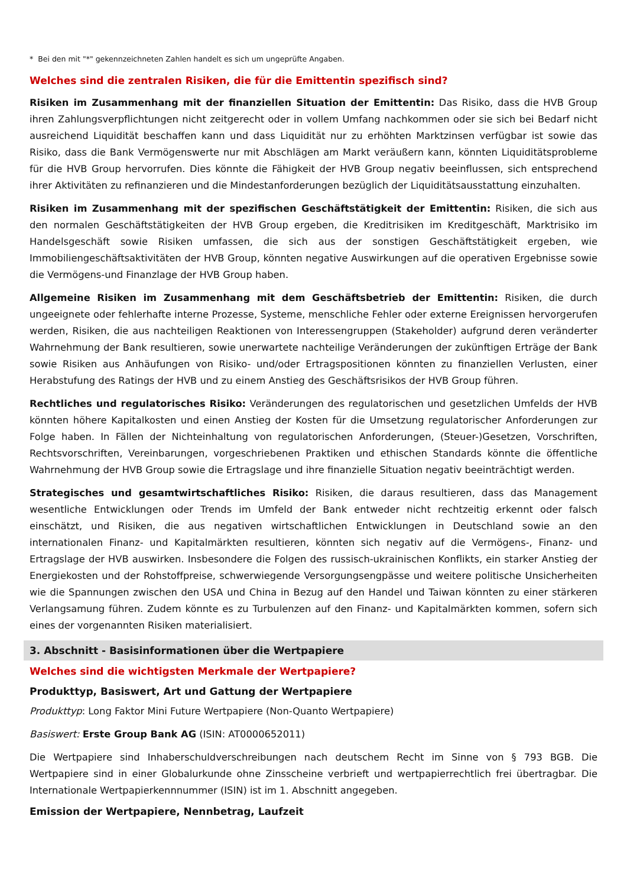* Bei den mit "*" gekennzeichneten Zahlen handelt es sich um ungeprüfte Angaben.
Welches sind die zentralen Risiken, die für die Emittentin spezifisch sind?
Risiken im Zusammenhang mit der finanziellen Situation der Emittentin: Das Risiko, dass die HVB Group ihren Zahlungsverpflichtungen nicht zeitgerecht oder in vollem Umfang nachkommen oder sie sich bei Bedarf nicht ausreichend Liquidität beschaffen kann und dass Liquidität nur zu erhöhten Marktzinsen verfügbar ist sowie das Risiko, dass die Bank Vermögenswerte nur mit Abschlägen am Markt veräußern kann, könnten Liquiditätsprobleme für die HVB Group hervorrufen. Dies könnte die Fähigkeit der HVB Group negativ beeinflussen, sich entsprechend ihrer Aktivitäten zu refinanzieren und die Mindestanforderungen bezüglich der Liquiditätsausstattung einzuhalten.
Risiken im Zusammenhang mit der spezifischen Geschäftstätigkeit der Emittentin: Risiken, die sich aus den normalen Geschäftstätigkeiten der HVB Group ergeben, die Kreditrisiken im Kreditgeschäft, Marktrisiko im Handelsgeschäft sowie Risiken umfassen, die sich aus der sonstigen Geschäftstätigkeit ergeben, wie Immobiliengeschäftsaktivitäten der HVB Group, könnten negative Auswirkungen auf die operativen Ergebnisse sowie die Vermögens-und Finanzlage der HVB Group haben.
Allgemeine Risiken im Zusammenhang mit dem Geschäftsbetrieb der Emittentin: Risiken, die durch ungeeignete oder fehlerhafte interne Prozesse, Systeme, menschliche Fehler oder externe Ereignissen hervorgerufen werden, Risiken, die aus nachteiligen Reaktionen von Interessengruppen (Stakeholder) aufgrund deren veränderter Wahrnehmung der Bank resultieren, sowie unerwartete nachteilige Veränderungen der zukünftigen Erträge der Bank sowie Risiken aus Anhäufungen von Risiko- und/oder Ertragspositionen könnten zu finanziellen Verlusten, einer Herabstufung des Ratings der HVB und zu einem Anstieg des Geschäftsrisikos der HVB Group führen.
Rechtliches und regulatorisches Risiko: Veränderungen des regulatorischen und gesetzlichen Umfelds der HVB könnten höhere Kapitalkosten und einen Anstieg der Kosten für die Umsetzung regulatorischer Anforderungen zur Folge haben. In Fällen der Nichteinhaltung von regulatorischen Anforderungen, (Steuer-)Gesetzen, Vorschriften, Rechtsvorschriften, Vereinbarungen, vorgeschriebenen Praktiken und ethischen Standards könnte die öffentliche Wahrnehmung der HVB Group sowie die Ertragslage und ihre finanzielle Situation negativ beeinträchtigt werden.
Strategisches und gesamtwirtschaftliches Risiko: Risiken, die daraus resultieren, dass das Management wesentliche Entwicklungen oder Trends im Umfeld der Bank entweder nicht rechtzeitig erkennt oder falsch einschätzt, und Risiken, die aus negativen wirtschaftlichen Entwicklungen in Deutschland sowie an den internationalen Finanz- und Kapitalmärkten resultieren, könnten sich negativ auf die Vermögens-, Finanz- und Ertragslage der HVB auswirken. Insbesondere die Folgen des russisch-ukrainischen Konflikts, ein starker Anstieg der Energiekosten und der Rohstoffpreise, schwerwiegende Versorgungsengpässe und weitere politische Unsicherheiten wie die Spannungen zwischen den USA und China in Bezug auf den Handel und Taiwan könnten zu einer stärkeren Verlangsamung führen. Zudem könnte es zu Turbulenzen auf den Finanz- und Kapitalmärkten kommen, sofern sich eines der vorgenannten Risiken materialisiert.
3. Abschnitt - Basisinformationen über die Wertpapiere
Welches sind die wichtigsten Merkmale der Wertpapiere?
Produkttyp, Basiswert, Art und Gattung der Wertpapiere
Produkttyp: Long Faktor Mini Future Wertpapiere (Non-Quanto Wertpapiere)
Basiswert: Erste Group Bank AG (ISIN: AT0000652011)
Die Wertpapiere sind Inhaberschuldverschreibungen nach deutschem Recht im Sinne von § 793 BGB. Die Wertpapiere sind in einer Globalurkunde ohne Zinsscheine verbrieft und wertpapierrechtlich frei übertragbar. Die Internationale Wertpapierkennnummer (ISIN) ist im 1. Abschnitt angegeben.
Emission der Wertpapiere, Nennbetrag, Laufzeit